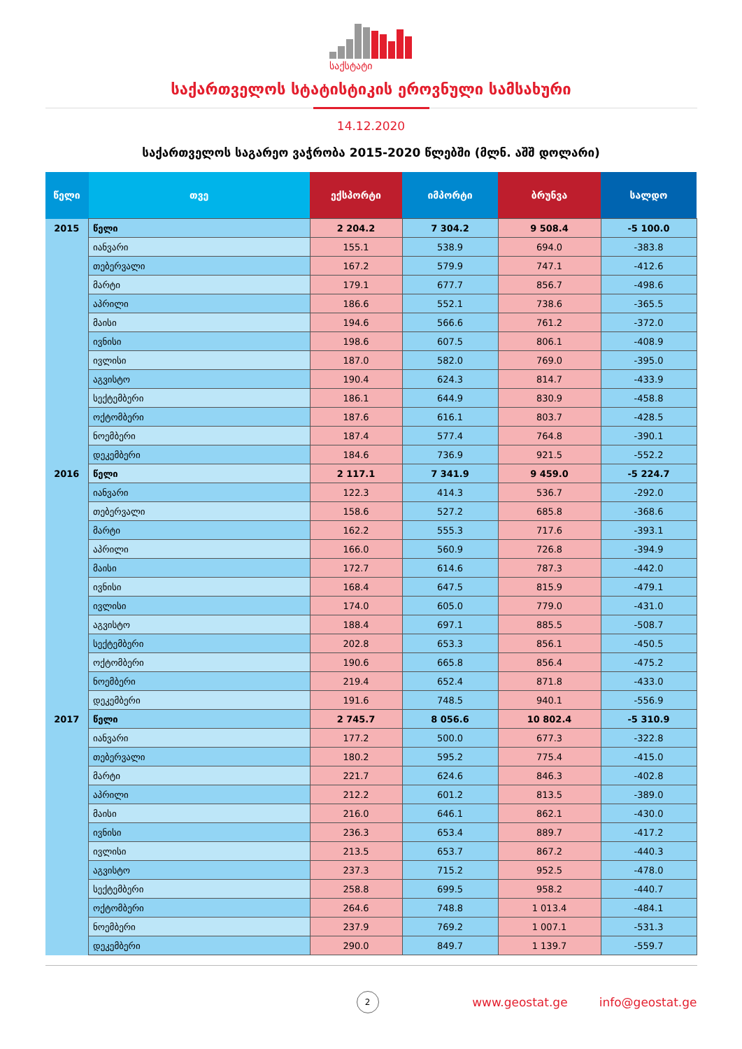საქსტატი
საქართველოს სტატისტიკის ეროვნული სამსახური
14.12.2020
საქართველოს საგარეო ვაჭრობა 2015-2020 წლებში (მლნ. აშშ დოლარი)
| წელი | თვე | ექსპორტი | იმპორტი | ბრუნვა | სალდო |
| --- | --- | --- | --- | --- | --- |
| 2015 | წელი | 2 204.2 | 7 304.2 | 9 508.4 | -5 100.0 |
| | იანვარი | 155.1 | 538.9 | 694.0 | -383.8 |
| | თებერვალი | 167.2 | 579.9 | 747.1 | -412.6 |
| | მარტი | 179.1 | 677.7 | 856.7 | -498.6 |
| | აპრილი | 186.6 | 552.1 | 738.6 | -365.5 |
| | მაისი | 194.6 | 566.6 | 761.2 | -372.0 |
| | ივნისი | 198.6 | 607.5 | 806.1 | -408.9 |
| | ივლისი | 187.0 | 582.0 | 769.0 | -395.0 |
| | აგვისტო | 190.4 | 624.3 | 814.7 | -433.9 |
| | სექტემბერი | 186.1 | 644.9 | 830.9 | -458.8 |
| | ოქტომბერი | 187.6 | 616.1 | 803.7 | -428.5 |
| | ნოემბერი | 187.4 | 577.4 | 764.8 | -390.1 |
| | დეკემბერი | 184.6 | 736.9 | 921.5 | -552.2 |
| 2016 | წელი | 2 117.1 | 7 341.9 | 9 459.0 | -5 224.7 |
| | იანვარი | 122.3 | 414.3 | 536.7 | -292.0 |
| | თებერვალი | 158.6 | 527.2 | 685.8 | -368.6 |
| | მარტი | 162.2 | 555.3 | 717.6 | -393.1 |
| | აპრილი | 166.0 | 560.9 | 726.8 | -394.9 |
| | მაისი | 172.7 | 614.6 | 787.3 | -442.0 |
| | ივნისი | 168.4 | 647.5 | 815.9 | -479.1 |
| | ივლისი | 174.0 | 605.0 | 779.0 | -431.0 |
| | აგვისტო | 188.4 | 697.1 | 885.5 | -508.7 |
| | სექტემბერი | 202.8 | 653.3 | 856.1 | -450.5 |
| | ოქტომბერი | 190.6 | 665.8 | 856.4 | -475.2 |
| | ნოემბერი | 219.4 | 652.4 | 871.8 | -433.0 |
| | დეკემბერი | 191.6 | 748.5 | 940.1 | -556.9 |
| 2017 | წელი | 2 745.7 | 8 056.6 | 10 802.4 | -5 310.9 |
| | იანვარი | 177.2 | 500.0 | 677.3 | -322.8 |
| | თებერვალი | 180.2 | 595.2 | 775.4 | -415.0 |
| | მარტი | 221.7 | 624.6 | 846.3 | -402.8 |
| | აპრილი | 212.2 | 601.2 | 813.5 | -389.0 |
| | მაისი | 216.0 | 646.1 | 862.1 | -430.0 |
| | ივნისი | 236.3 | 653.4 | 889.7 | -417.2 |
| | ივლისი | 213.5 | 653.7 | 867.2 | -440.3 |
| | აგვისტო | 237.3 | 715.2 | 952.5 | -478.0 |
| | სექტემბერი | 258.8 | 699.5 | 958.2 | -440.7 |
| | ოქტომბერი | 264.6 | 748.8 | 1 013.4 | -484.1 |
| | ნოემბერი | 237.9 | 769.2 | 1 007.1 | -531.3 |
| | დეკემბერი | 290.0 | 849.7 | 1 139.7 | -559.7 |
2
www.geostat.ge info@geostat.ge